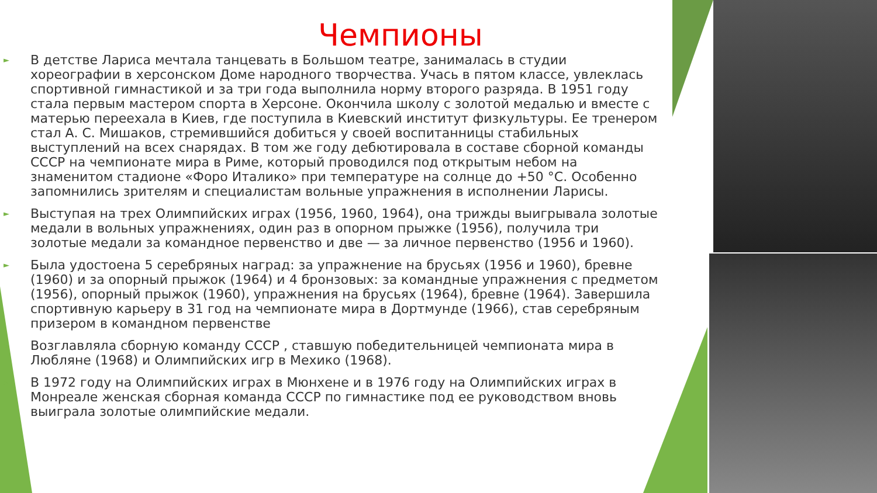Чемпионы
► В детстве Лариса мечтала танцевать в Большом театре, занималась в студии хореографии в херсонском Доме народного творчества. Учась в пятом классе, увлеклась спортивной гимнастикой и за три года выполнила норму второго разряда. В 1951 году стала первым мастером спорта в Херсоне. Окончила школу с золотой медалью и вместе с матерью переехала в Киев, где поступила в Киевский институт физкультуры. Ее тренером стал А. С. Мишаков, стремившийся добиться у своей воспитанницы стабильных выступлений на всех снарядах. В том же году дебютировала в составе сборной команды СССР на чемпионате мира в Риме, который проводился под открытым небом на знаменитом стадионе «Форо Италико» при температуре на солнце до +50 °C. Особенно запомнились зрителям и специалистам вольные упражнения в исполнении Ларисы.
► Выступая на трех Олимпийских играх (1956, 1960, 1964), она трижды выигрывала золотые медали в вольных упражнениях, один раз в опорном прыжке (1956), получила три золотые медали за командное первенство и две — за личное первенство (1956 и 1960).
► Была удостоена 5 серебряных наград: за упражнение на брусьях (1956 и 1960), бревне (1960) и за опорный прыжок (1964) и 4 бронзовых: за командные упражнения с предметом (1956), опорный прыжок (1960), упражнения на брусьях (1964), бревне (1964). Завершила спортивную карьеру в 31 год на чемпионате мира в Дортмунде (1966), став серебряным призером в командном первенстве
► Возглавляла сборную команду СССР , ставшую победительницей чемпионата мира в Любляне (1968) и Олимпийских игр в Мехико (1968).
► В 1972 году на Олимпийских играх в Мюнхене и в 1976 году на Олимпийских играх в Монреале женская сборная команда СССР по гимнастике под ее руководством вновь выиграла золотые олимпийские медали.